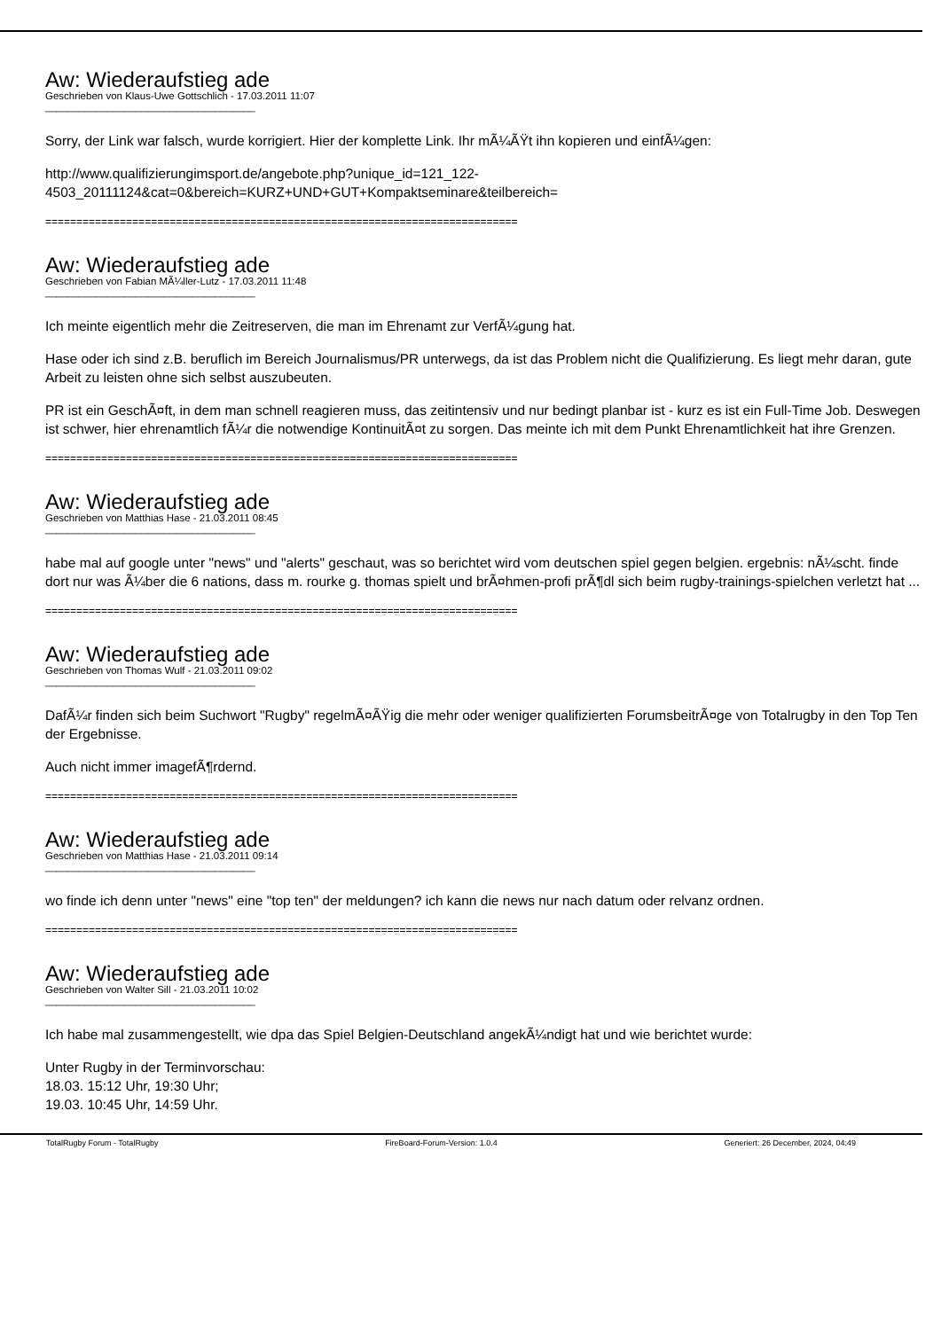Aw: Wiederaufstieg ade
Geschrieben von Klaus-Uwe Gottschlich - 17.03.2011 11:07
_____________________________________
Sorry, der Link war falsch, wurde korrigiert. Hier der komplette Link. Ihr mÃ¼ÃŸt ihn kopieren und einfÃ¼gen:
http://www.qualifizierungimsport.de/angebote.php?unique_id=121_122-
4503_20111124&cat=0&bereich=KURZ+UND+GUT+Kompaktseminare&teilbereich=
============================================================================
Aw: Wiederaufstieg ade
Geschrieben von Fabian MÃ¼ller-Lutz - 17.03.2011 11:48
_____________________________________
Ich meinte eigentlich mehr die Zeitreserven, die man im Ehrenamt zur VerfÃ¼gung hat.
Hase oder ich sind z.B. beruflich im Bereich Journalismus/PR unterwegs, da ist das Problem nicht die Qualifizierung. Es liegt mehr daran, gute Arbeit zu leisten ohne sich selbst auszubeuten.
PR ist ein GeschÃ¤ft, in dem man schnell reagieren muss, das zeitintensiv und nur bedingt planbar ist - kurz es ist ein Full-Time Job. Deswegen ist schwer, hier ehrenamtlich fÃ¼r die notwendige KontinuitÃ¤t zu sorgen. Das meinte ich mit dem Punkt Ehrenamtlichkeit hat ihre Grenzen.
============================================================================
Aw: Wiederaufstieg ade
Geschrieben von Matthias Hase - 21.03.2011 08:45
_____________________________________
habe mal auf google unter "news" und "alerts" geschaut, was so berichtet wird vom deutschen spiel gegen belgien. ergebnis: nÃ¼scht. finde dort nur was Ã¼ber die 6 nations, dass m. rourke g. thomas spielt und brÃ¤hmen-profi prÃ¶dl sich beim rugby-trainings-spielchen verletzt hat ...
============================================================================
Aw: Wiederaufstieg ade
Geschrieben von Thomas Wulf - 21.03.2011 09:02
_____________________________________
DafÃ¼r finden sich beim Suchwort "Rugby" regelmÃ¤ÃŸig die mehr oder weniger qualifizierten ForumsbeitrÃ¤ge von Totalrugby in den Top Ten der Ergebnisse.
Auch nicht immer imagefÃ¶rdernd.
============================================================================
Aw: Wiederaufstieg ade
Geschrieben von Matthias Hase - 21.03.2011 09:14
_____________________________________
wo finde ich denn unter "news" eine "top ten" der meldungen? ich kann die news nur nach datum oder relvanz ordnen.
============================================================================
Aw: Wiederaufstieg ade
Geschrieben von Walter Sill - 21.03.2011 10:02
_____________________________________
Ich habe mal zusammengestellt, wie dpa das Spiel Belgien-Deutschland angekÃ¼ndigt hat und wie berichtet wurde:
Unter Rugby in der Terminvorschau:
18.03. 15:12 Uhr, 19:30 Uhr;
19.03. 10:45 Uhr, 14:59 Uhr.
TotalRugby Forum - TotalRugby FireBoard-Forum-Version: 1.0.4 Generiert: 26 December, 2024, 04:49